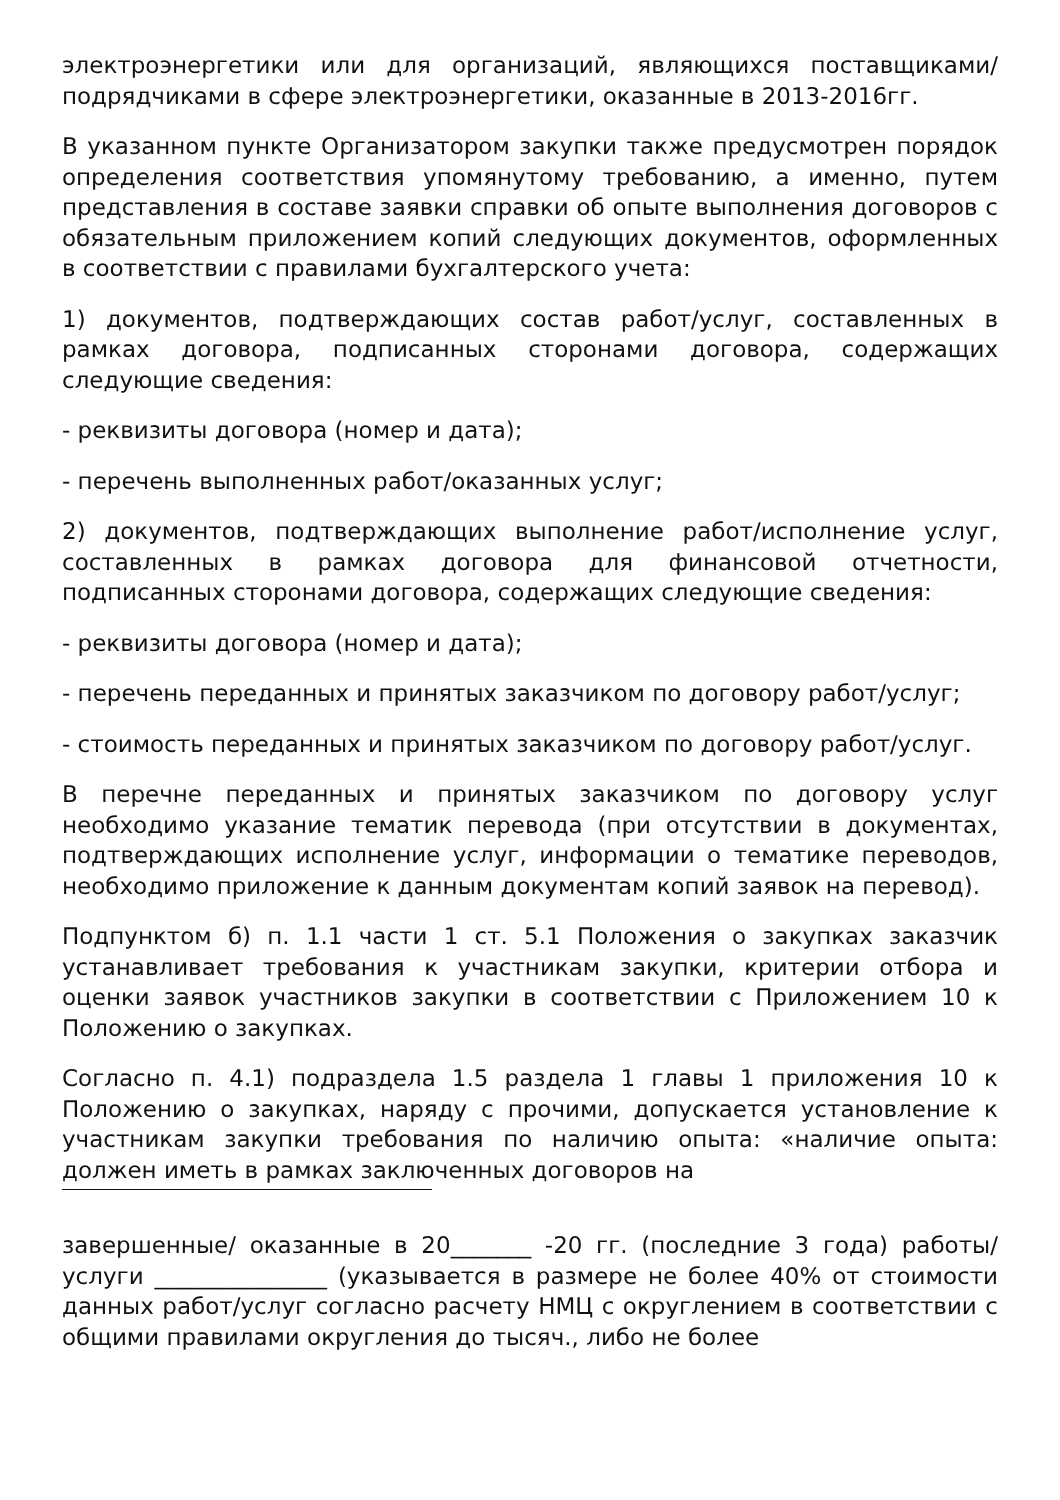электроэнергетики или для организаций, являющихся поставщиками/ подрядчиками в сфере электроэнергетики, оказанные в 2013-2016гг.
В указанном пункте Организатором закупки также предусмотрен порядок определения соответствия упомянутому требованию, а именно, путем представления в составе заявки справки об опыте выполнения договоров с обязательным приложением копий следующих документов, оформленных в соответствии с правилами бухгалтерского учета:
1) документов, подтверждающих состав работ/услуг, составленных в рамках договора, подписанных сторонами договора, содержащих следующие сведения:
- реквизиты договора (номер и дата);
- перечень выполненных работ/оказанных услуг;
2) документов, подтверждающих выполнение работ/исполнение услуг, составленных в рамках договора для финансовой отчетности, подписанных сторонами договора, содержащих следующие сведения:
- реквизиты договора (номер и дата);
- перечень переданных и принятых заказчиком по договору работ/услуг;
- стоимость переданных и принятых заказчиком по договору работ/услуг.
В перечне переданных и принятых заказчиком по договору услуг необходимо указание тематик перевода (при отсутствии в документах, подтверждающих исполнение услуг, информации о тематике переводов, необходимо приложение к данным документам копий заявок на перевод).
Подпунктом б) п. 1.1 части 1 ст. 5.1 Положения о закупках заказчик устанавливает требования к участникам закупки, критерии отбора и оценки заявок участников закупки в соответствии с Приложением 10 к Положению о закупках.
Согласно п. 4.1) подраздела 1.5 раздела 1 главы 1 приложения 10 к Положению о закупках, наряду с прочими, допускается установление к участникам закупки требования по наличию опыта: «наличие опыта: должен иметь в рамках заключенных договоров на
завершенные/ оказанные в 20_______ -20 гг. (последние 3 года) работы/ услуги _______________ (указывается в размере не более 40% от стоимости данных работ/услуг согласно расчету НМЦ с округлением в соответствии с общими правилами округления до тысяч., либо не более